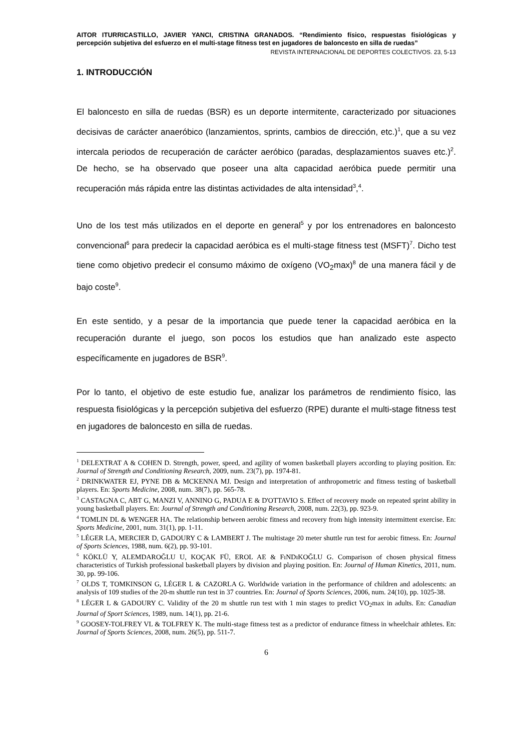AITOR ITURRICASTILLO, JAVIER YANCI, CRISTINA GRANADOS. “Rendimiento físico, respuestas fisiológicas y percepción subjetiva del esfuerzo en el multi-stage fitness test en jugadores de baloncesto en silla de ruedas”
REVISTA INTERNACIONAL DE DEPORTES COLECTIVOS. 23, 5-13
1. INTRODUCCIÓN
El baloncesto en silla de ruedas (BSR) es un deporte intermitente, caracterizado por situaciones decisivas de carácter anaeróbico (lanzamientos, sprints, cambios de dirección, etc.)<sup>1</sup>, que a su vez intercala periodos de recuperación de carácter aeróbico (paradas, desplazamientos suaves etc.)<sup>2</sup>. De hecho, se ha observado que poseer una alta capacidad aeróbica puede permitir una recuperación más rápida entre las distintas actividades de alta intensidad<sup>3</sup>,<sup>4</sup>.
Uno de los test más utilizados en el deporte en general<sup>5</sup> y por los entrenadores en baloncesto convencional<sup>6</sup> para predecir la capacidad aeróbica es el multi-stage fitness test (MSFT)<sup>7</sup>. Dicho test tiene como objetivo predecir el consumo máximo de oxígeno (VO<sub>2</sub>max)<sup>8</sup> de una manera fácil y de bajo coste<sup>9</sup>.
En este sentido, y a pesar de la importancia que puede tener la capacidad aeróbica en la recuperación durante el juego, son pocos los estudios que han analizado este aspecto específicamente en jugadores de BSR<sup>9</sup>.
Por lo tanto, el objetivo de este estudio fue, analizar los parámetros de rendimiento físico, las respuesta fisiológicas y la percepción subjetiva del esfuerzo (RPE) durante el multi-stage fitness test en jugadores de baloncesto en silla de ruedas.
<sup>1</sup> DELEXTRAT A & COHEN D. Strength, power, speed, and agility of women basketball players according to playing position. En: Journal of Strength and Conditioning Research, 2009, num. 23(7), pp. 1974-81.
<sup>2</sup> DRINKWATER EJ, PYNE DB & MCKENNA MJ. Design and interpretation of anthropometric and fitness testing of basketball players. En: Sports Medicine, 2008, num. 38(7), pp. 565-78.
<sup>3</sup> CASTAGNA C, ABT G, MANZI V, ANNINO G, PADUA E & D'OTTAVIO S. Effect of recovery mode on repeated sprint ability in young basketball players. En: Journal of Strength and Conditioning Research, 2008, num. 22(3), pp. 923-9.
<sup>4</sup> TOMLIN DL & WENGER HA. The relationship between aerobic fitness and recovery from high intensity intermittent exercise. En: Sports Medicine, 2001, num. 31(1), pp. 1-11.
<sup>5</sup> LÉGER LA, MERCIER D, GADOURY C & LAMBERT J. The multistage 20 meter shuttle run test for aerobic fitness. En: Journal of Sports Sciences, 1988, num. 6(2), pp. 93-101.
<sup>6</sup> KÖKLÜ Y, ALEMDAROĞLU U, KOÇAK FÜ, EROL AE & FıNDıKOĞLU G. Comparison of chosen physical fitness characteristics of Turkish professional basketball players by division and playing position. En: Journal of Human Kinetics, 2011, num. 30, pp. 99-106.
<sup>7</sup> OLDS T, TOMKINSON G, LÉGER L & CAZORLA G. Worldwide variation in the performance of children and adolescents: an analysis of 109 studies of the 20-m shuttle run test in 37 countries. En: Journal of Sports Sciences, 2006, num. 24(10), pp. 1025-38.
<sup>8</sup> LÉGER L & GADOURY C. Validity of the 20 m shuttle run test with 1 min stages to predict VO<sub>2</sub>max in adults. En: Canadian Journal of Sport Sciences, 1989, num. 14(1), pp. 21-6.
<sup>9</sup> GOOSEY-TOLFREY VL & TOLFREY K. The multi-stage fitness test as a predictor of endurance fitness in wheelchair athletes. En: Journal of Sports Sciences, 2008, num. 26(5), pp. 511-7.
6